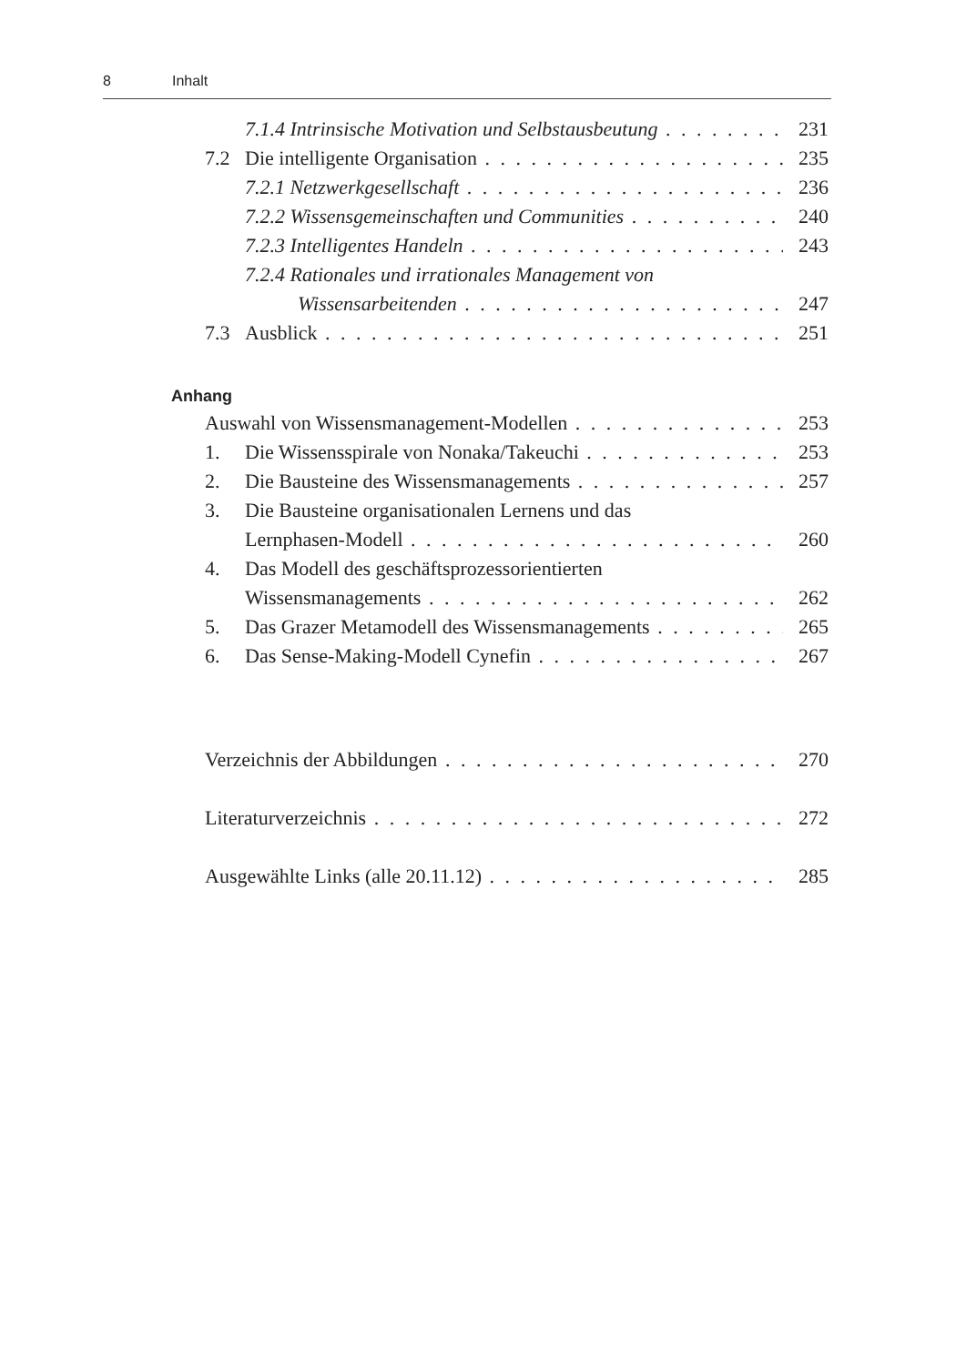8 Inhalt
7.1.4 Intrinsische Motivation und Selbstausbeutung 231
7.2 Die intelligente Organisation 235
7.2.1 Netzwerkgesellschaft 236
7.2.2 Wissensgemeinschaften und Communities 240
7.2.3 Intelligentes Handeln 243
7.2.4 Rationales und irrationales Management von
Wissensarbeitenden 247
7.3 Ausblick 251
Anhang
Auswahl von Wissensmanagement-Modellen 253
1. Die Wissensspirale von Nonaka/Takeuchi 253
2. Die Bausteine des Wissensmanagements 257
3. Die Bausteine organisationalen Lernens und das
Lernphasen-Modell 260
4. Das Modell des geschäftsprozessorientierten
Wissensmanagements 262
5. Das Grazer Metamodell des Wissensmanagements 265
6. Das Sense-Making-Modell Cynefin 267
Verzeichnis der Abbildungen 270
Literaturverzeichnis 272
Ausgewählte Links (alle 20.11.12) 285